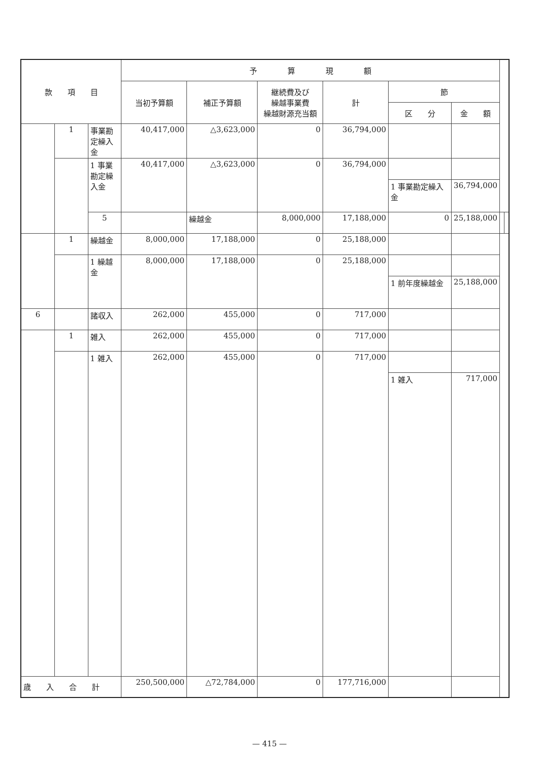| 款 項 目 | | | 予 算 現 額 | | | | | | | |
| --- | --- | --- | --- | --- | --- | --- | --- | --- | --- | --- |
| | | | 当初予算額 | 補正予算額 | 継続費及び 繰越事業費 繰越財源充当額 | 計 | 節 | | | |
| | | | | | | | 区 分 | 金 額 | | |
| | 1 | 事業勘定繰入金 | 40,417,000 | △3,623,000 | 0 | 36,794,000 | | | | |
| | | 1 事業勘定繰入金 | 40,417,000 | △3,623,000 | 0 | 36,794,000 | | | | |
| | | | | | | | 1 事業勘定繰入金 | 36,794,000 | | |
| | | 5 | | 繰越金 | 8,000,000 | 17,188,000 | 0 | 25,188,000 | | |
| | 1 | 繰越金 | 8,000,000 | 17,188,000 | 0 | 25,188,000 | | | | |
| | | 1 繰越金 | 8,000,000 | 17,188,000 | 0 | 25,188,000 | | | | |
| | | | | | | | 1 前年度繰越金 | 25,188,000 | | |
| 6 | | 諸収入 | 262,000 | 455,000 | 0 | 717,000 | | | | |
| | 1 | 雑入 | 262,000 | 455,000 | 0 | 717,000 | | | | |
| | | 1 雑入 | 262,000 | 455,000 | 0 | 717,000 | | | | |
| | | | | | | | 1 雑入 | 717,000 | | |
| 歳 入 合 計 | | | 250,500,000 | △72,784,000 | 0 | 177,716,000 | | | | |
— 415 —